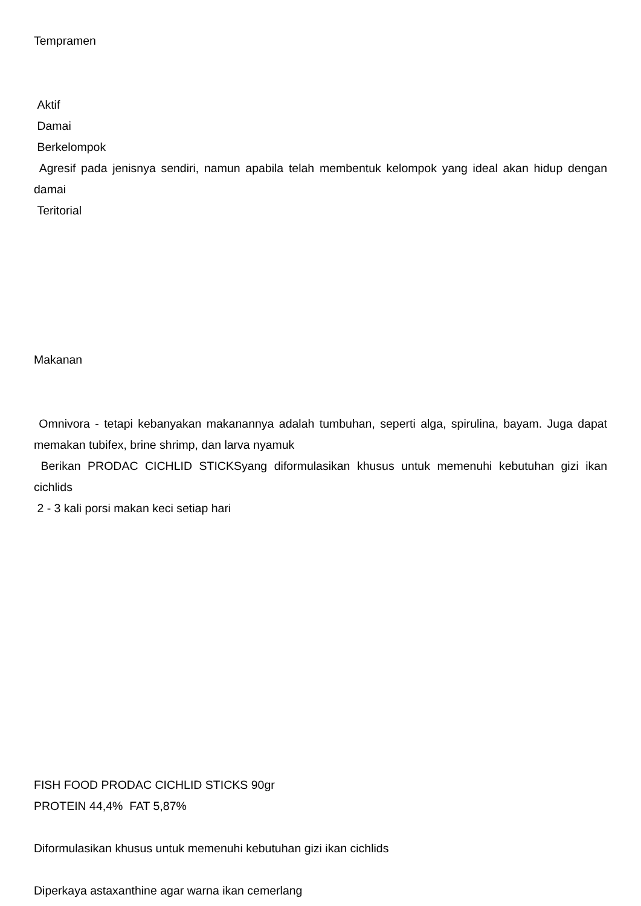Tempramen
Aktif
Damai
Berkelompok
Agresif pada jenisnya sendiri, namun apabila telah membentuk kelompok yang ideal akan hidup dengan damai
Teritorial
Makanan
Omnivora - tetapi kebanyakan makanannya adalah tumbuhan, seperti alga, spirulina, bayam. Juga dapat memakan tubifex, brine shrimp, dan larva nyamuk
Berikan PRODAC CICHLID STICKSyang diformulasikan khusus untuk memenuhi kebutuhan gizi ikan cichlids
2 - 3 kali porsi makan keci setiap hari
FISH FOOD PRODAC CICHLID STICKS 90gr
PROTEIN 44,4% FAT 5,87%
Diformulasikan khusus untuk memenuhi kebutuhan gizi ikan cichlids
Diperkaya astaxanthine agar warna ikan cemerlang